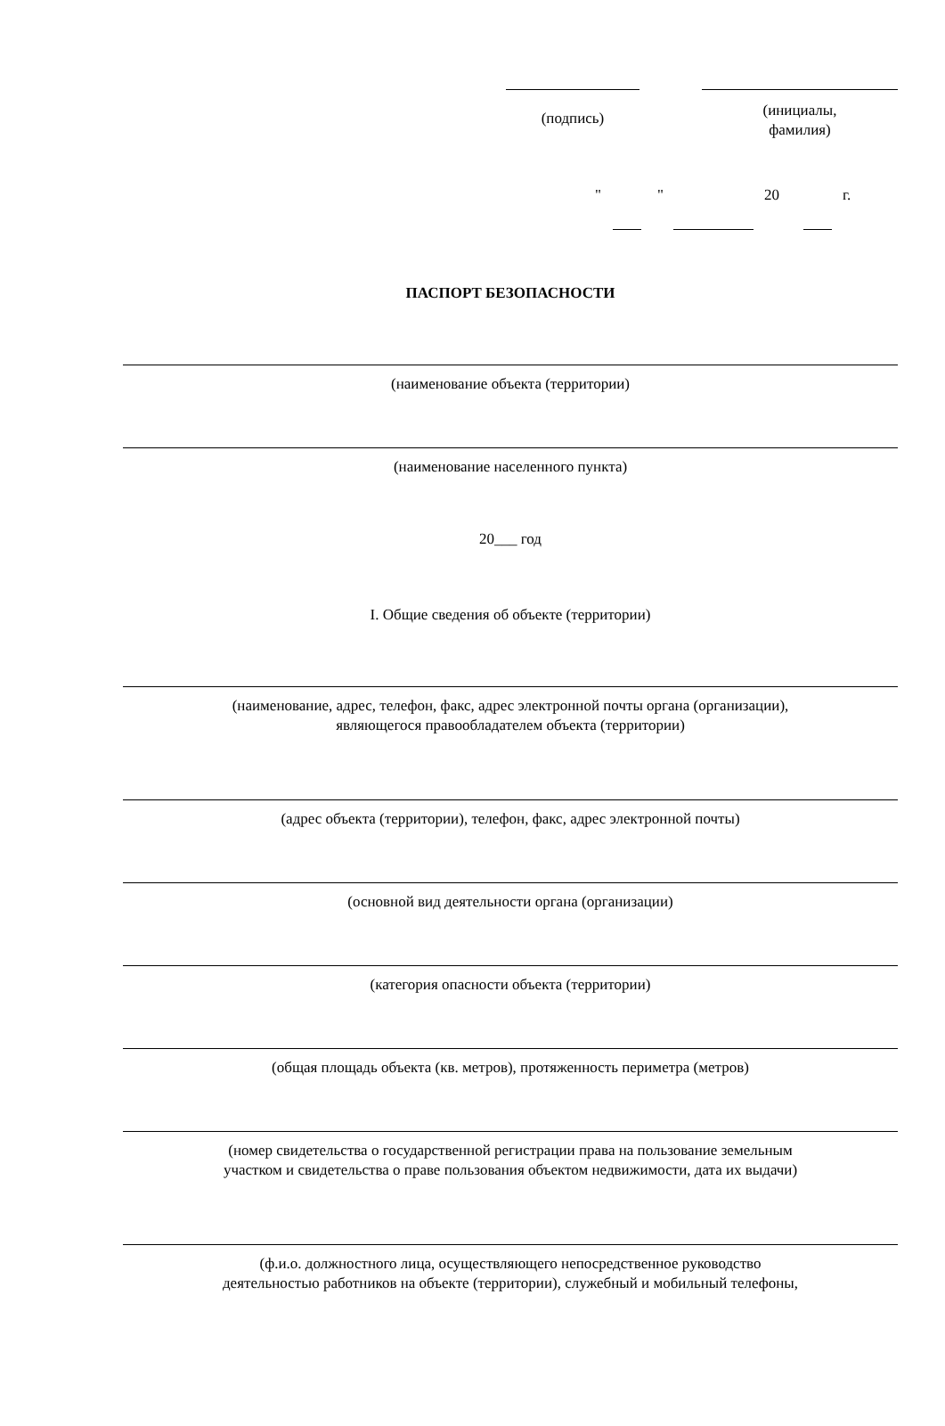(подпись)
(инициалы,
фамилия)
" " 20 г.
ПАСПОРТ БЕЗОПАСНОСТИ
(наименование объекта (территории)
(наименование населенного пункта)
20___ год
I. Общие сведения об объекте (территории)
(наименование, адрес, телефон, факс, адрес электронной почты органа (организации),
являющегося правообладателем объекта (территории)
(адрес объекта (территории), телефон, факс, адрес электронной почты)
(основной вид деятельности органа (организации)
(категория опасности объекта (территории)
(общая площадь объекта (кв. метров), протяженность периметра (метров)
(номер свидетельства о государственной регистрации права на пользование земельным
участком и свидетельства о праве пользования объектом недвижимости, дата их выдачи)
(ф.и.о. должностного лица, осуществляющего непосредственное руководство
деятельностью работников на объекте (территории), служебный и мобильный телефоны,